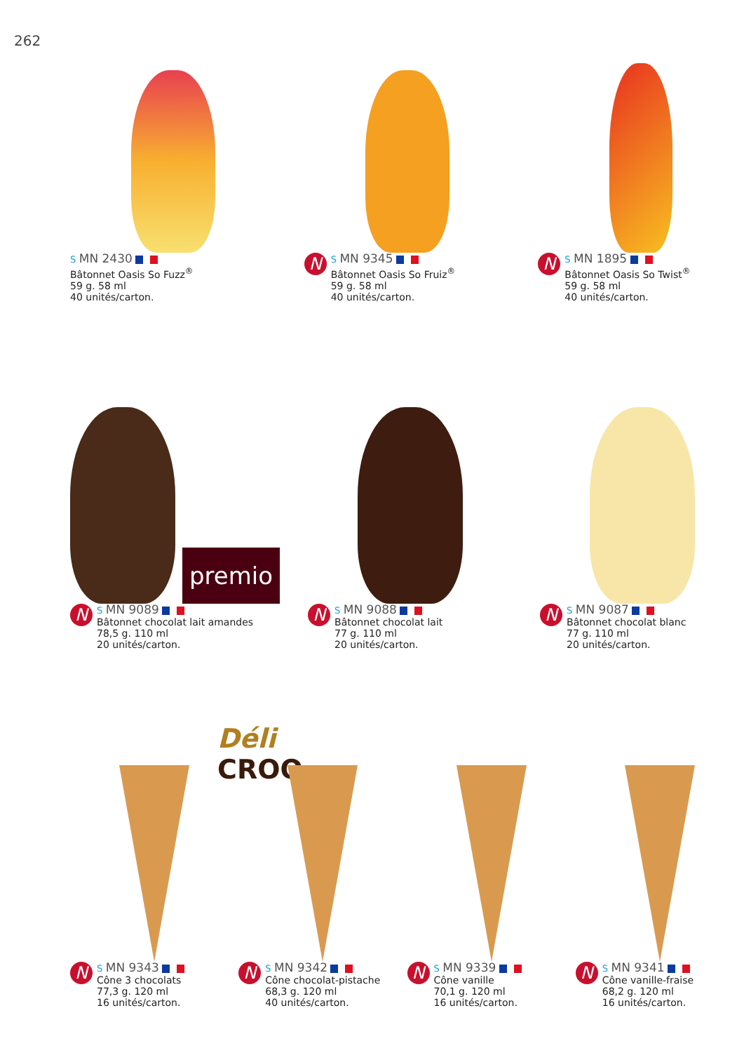262
S MN 2430
Bâtonnet Oasis So Fuzz<sup>®</sup>
59 g. 58 ml
40 unités/carton.
N
S MN 9345
Bâtonnet Oasis So Fruiz<sup>®</sup>
59 g. 58 ml
40 unités/carton.
N
S MN 1895
Bâtonnet Oasis So Twist<sup>®</sup>
59 g. 58 ml
40 unités/carton.
premio
N
S MN 9089
Bâtonnet chocolat lait amandes
78,5 g. 110 ml
20 unités/carton.
N
S MN 9088
Bâtonnet chocolat lait
77 g. 110 ml
20 unités/carton.
N
S MN 9087
Bâtonnet chocolat blanc
77 g. 110 ml
20 unités/carton.
Déli
CROQ
N
S MN 9343
Cône 3 chocolats
77,3 g. 120 ml
16 unités/carton.
N
S MN 9342
Cône chocolat-pistache
68,3 g. 120 ml
40 unités/carton.
N
S MN 9339
Cône vanille
70,1 g. 120 ml
16 unités/carton.
N
S MN 9341
Cône vanille-fraise
68,2 g. 120 ml
16 unités/carton.